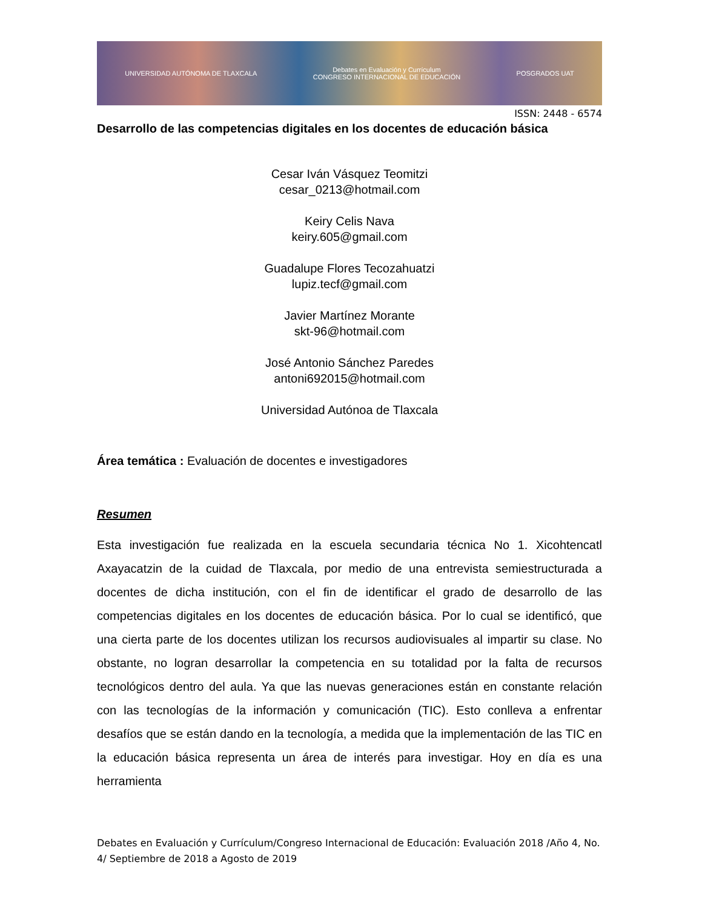UNIVERSIDAD AUTÓNOMA DE TLAXCALA Debates en Evaluación y Currículum
CONGRESO INTERNACIONAL DE EDUCACIÓN POSGRADOS UAT
ISSN: 2448 - 6574
Desarrollo de las competencias digitales en los docentes de educación básica
Cesar Iván Vásquez Teomitzi
cesar_0213@hotmail.com
Keiry Celis Nava
keiry.605@gmail.com
Guadalupe Flores Tecozahuatzi
lupiz.tecf@gmail.com
Javier Martínez Morante
skt-96@hotmail.com
José Antonio Sánchez Paredes
antoni692015@hotmail.com
Universidad Autónoa de Tlaxcala
Área temática : Evaluación de docentes e investigadores
Resumen
Esta investigación fue realizada en la escuela secundaria técnica No 1. Xicohtencatl Axayacatzin de la cuidad de Tlaxcala, por medio de una entrevista semiestructurada a docentes de dicha institución, con el fin de identificar el grado de desarrollo de las competencias digitales en los docentes de educación básica. Por lo cual se identificó, que una cierta parte de los docentes utilizan los recursos audiovisuales al impartir su clase. No obstante, no logran desarrollar la competencia en su totalidad por la falta de recursos tecnológicos dentro del aula. Ya que las nuevas generaciones están en constante relación con las tecnologías de la información y comunicación (TIC). Esto conlleva a enfrentar desafíos que se están dando en la tecnología, a medida que la implementación de las TIC en la educación básica representa un área de interés para investigar. Hoy en día es una herramienta
Debates en Evaluación y Currículum/Congreso Internacional de Educación: Evaluación 2018 /Año 4, No. 4/ Septiembre de 2018 a Agosto de 2019